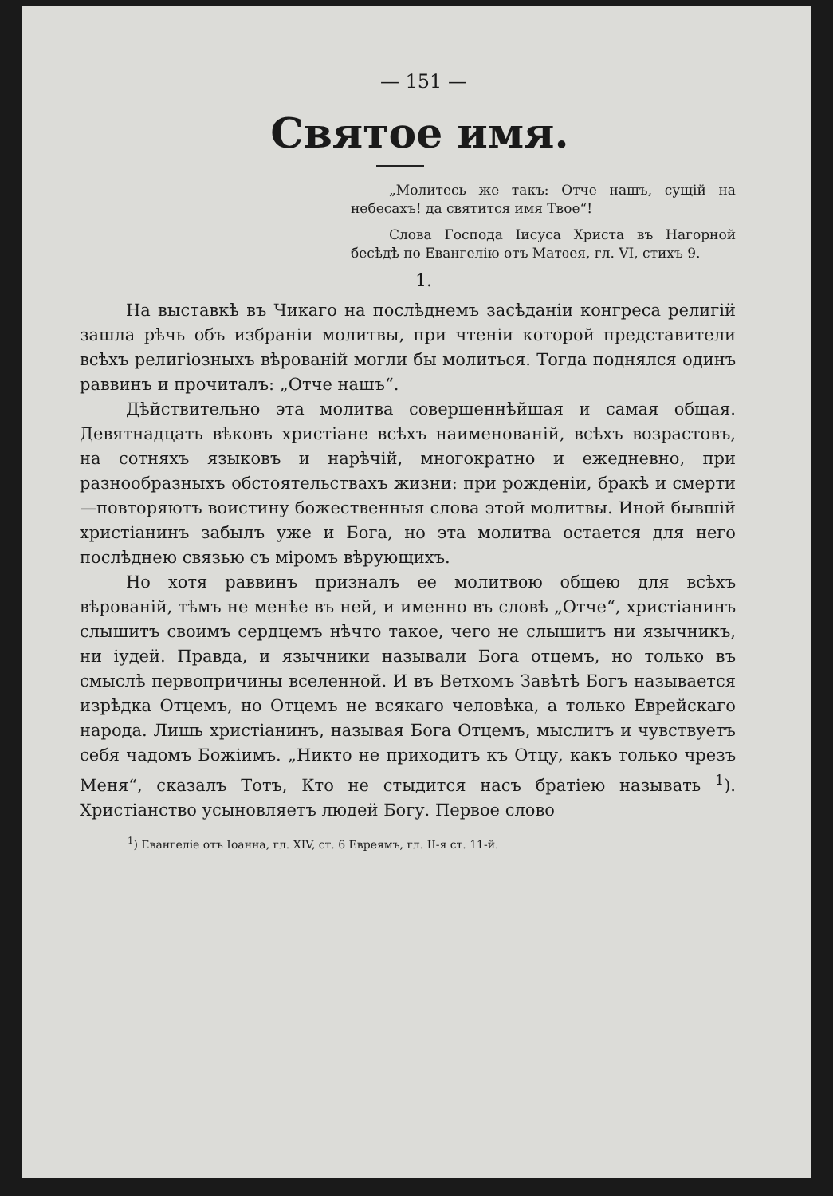— 151 —
Святое имя.
„Молитесь же такъ: Отче нашъ, сущій на небесахъ! да святится имя Твое“!
Слова Господа Іисуса Христа въ Нагорной бесѣдѣ по Евангелію отъ Матѳея, гл. VI, стихъ 9.
1.
На выставкѣ въ Чикаго на послѣднемъ засѣданіи конгреса религій зашла рѣчь объ избраніи молитвы, при чтеніи которой представители всѣхъ религіозныхъ вѣрованій могли бы молиться. Тогда поднялся одинъ раввинъ и прочиталъ: „Отче нашъ“.
Дѣйствительно эта молитва совершеннѣйшая и самая общая. Девятнадцать вѣковъ христіане всѣхъ наименованій, всѣхъ возрастовъ, на сотняхъ языковъ и нарѣчій, многократно и ежедневно, при разнообразныхъ обстоятельствахъ жизни: при рожденіи, бракѣ и смерти—повторяютъ воистину божественныя слова этой молитвы. Иной бывшій христіанинъ забылъ уже и Бога, но эта молитва остается для него послѣднею связью съ міромъ вѣрующихъ.
Но хотя раввинъ призналъ ее молитвою общею для всѣхъ вѣрованій, тѣмъ не менѣе въ ней, и именно въ словѣ „Отче“, христіанинъ слышитъ своимъ сердцемъ нѣчто такое, чего не слышитъ ни язычникъ, ни іудей. Правда, и язычники называли Бога отцемъ, но только въ смыслѣ первопричины вселенной. И въ Ветхомъ Завѣтѣ Богъ называется изрѣдка Отцемъ, но Отцемъ не всякаго человѣка, а только Еврейскаго народа. Лишь христіанинъ, называя Бога Отцемъ, мыслитъ и чувствуетъ себя чадомъ Божіимъ. „Никто не приходитъ къ Отцу, какъ только чрезъ Меня“, сказалъ Тотъ, Кто не стыдится насъ братіею называть <sup>1</sup>). Христіанство усыновляетъ людей Богу. Первое слово
<sup>1</sup>) Евангеліе отъ Іоанна, гл. XIV, ст. 6 Евреямъ, гл. II-я ст. 11-й.